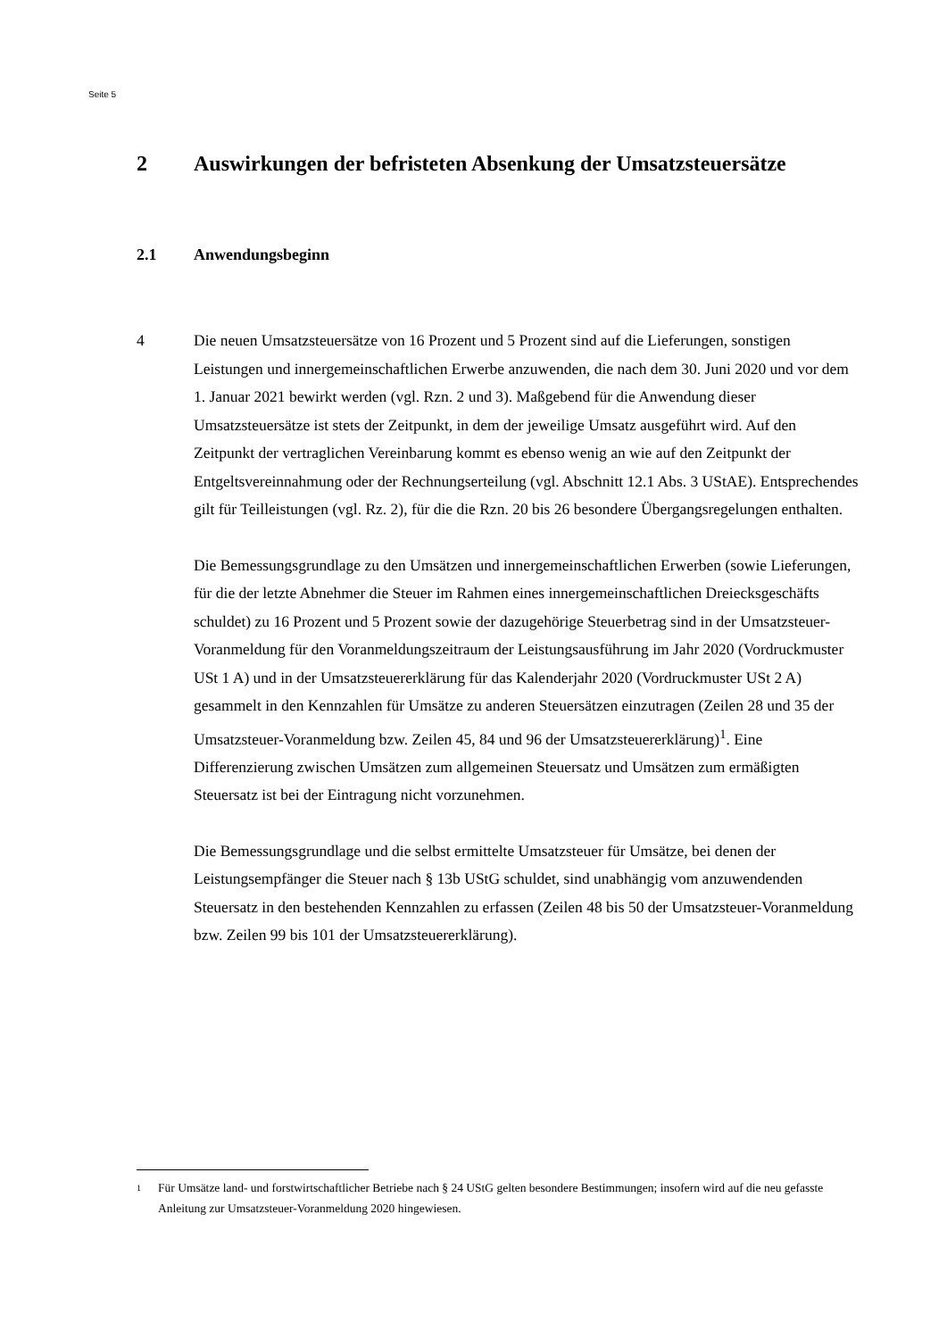Seite 5
2 Auswirkungen der befristeten Absenkung der Umsatzsteuersätze
2.1 Anwendungsbeginn
4 Die neuen Umsatzsteuersätze von 16 Prozent und 5 Prozent sind auf die Lieferungen, sonstigen Leistungen und innergemeinschaftlichen Erwerbe anzuwenden, die nach dem 30. Juni 2020 und vor dem 1. Januar 2021 bewirkt werden (vgl. Rzn. 2 und 3). Maßgebend für die Anwendung dieser Umsatzsteuersätze ist stets der Zeitpunkt, in dem der jeweilige Umsatz ausgeführt wird. Auf den Zeitpunkt der vertraglichen Vereinbarung kommt es ebenso wenig an wie auf den Zeitpunkt der Entgeltsvereinnahmung oder der Rechnungserteilung (vgl. Abschnitt 12.1 Abs. 3 UStAE). Entsprechendes gilt für Teilleistungen (vgl. Rz. 2), für die die Rzn. 20 bis 26 besondere Übergangsregelungen enthalten.
Die Bemessungsgrundlage zu den Umsätzen und innergemeinschaftlichen Erwerben (sowie Lieferungen, für die der letzte Abnehmer die Steuer im Rahmen eines innergemeinschaftlichen Dreiecksgeschäfts schuldet) zu 16 Prozent und 5 Prozent sowie der dazugehörige Steuerbetrag sind in der Umsatzsteuer-Voranmeldung für den Voranmeldungszeitraum der Leistungsausführung im Jahr 2020 (Vordruckmuster USt 1 A) und in der Umsatzsteuererklärung für das Kalenderjahr 2020 (Vordruckmuster USt 2 A) gesammelt in den Kennzahlen für Umsätze zu anderen Steuersätzen einzutragen (Zeilen 28 und 35 der Umsatzsteuer-Voranmeldung bzw. Zeilen 45, 84 und 96 der Umsatzsteuererklärung)<sup>1</sup>. Eine Differenzierung zwischen Umsätzen zum allgemeinen Steuersatz und Umsätzen zum ermäßigten Steuersatz ist bei der Eintragung nicht vorzunehmen.
Die Bemessungsgrundlage und die selbst ermittelte Umsatzsteuer für Umsätze, bei denen der Leistungsempfänger die Steuer nach § 13b UStG schuldet, sind unabhängig vom anzuwendenden Steuersatz in den bestehenden Kennzahlen zu erfassen (Zeilen 48 bis 50 der Umsatzsteuer-Voranmeldung bzw. Zeilen 99 bis 101 der Umsatzsteuererklärung).
1
Für Umsätze land- und forstwirtschaftlicher Betriebe nach § 24 UStG gelten besondere Bestimmungen; insofern wird auf die neu gefasste Anleitung zur Umsatzsteuer-Voranmeldung 2020 hingewiesen.